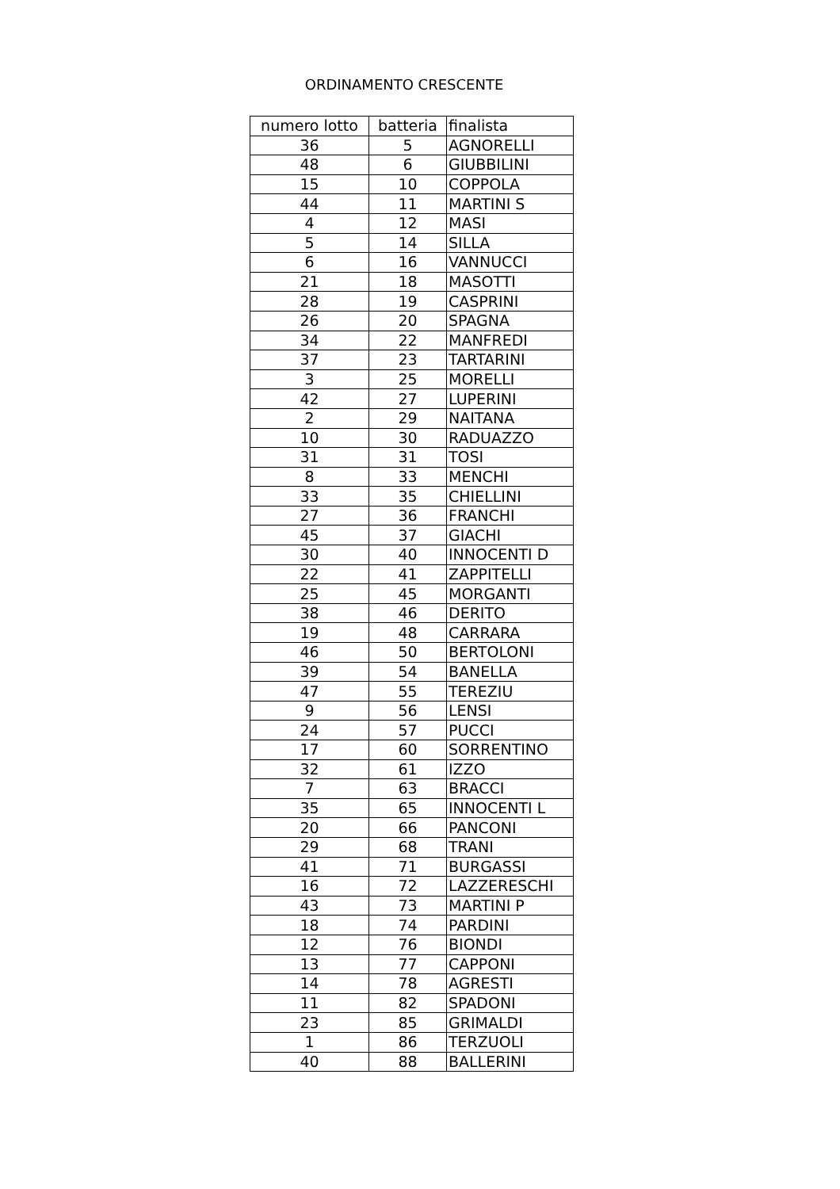ORDINAMENTO CRESCENTE
| numero lotto | batteria | finalista |
| --- | --- | --- |
| 36 | 5 | AGNORELLI |
| 48 | 6 | GIUBBILINI |
| 15 | 10 | COPPOLA |
| 44 | 11 | MARTINI S |
| 4 | 12 | MASI |
| 5 | 14 | SILLA |
| 6 | 16 | VANNUCCI |
| 21 | 18 | MASOTTI |
| 28 | 19 | CASPRINI |
| 26 | 20 | SPAGNA |
| 34 | 22 | MANFREDI |
| 37 | 23 | TARTARINI |
| 3 | 25 | MORELLI |
| 42 | 27 | LUPERINI |
| 2 | 29 | NAITANA |
| 10 | 30 | RADUAZZO |
| 31 | 31 | TOSI |
| 8 | 33 | MENCHI |
| 33 | 35 | CHIELLINI |
| 27 | 36 | FRANCHI |
| 45 | 37 | GIACHI |
| 30 | 40 | INNOCENTI D |
| 22 | 41 | ZAPPITELLI |
| 25 | 45 | MORGANTI |
| 38 | 46 | DERITO |
| 19 | 48 | CARRARA |
| 46 | 50 | BERTOLONI |
| 39 | 54 | BANELLA |
| 47 | 55 | TEREZIU |
| 9 | 56 | LENSI |
| 24 | 57 | PUCCI |
| 17 | 60 | SORRENTINO |
| 32 | 61 | IZZO |
| 7 | 63 | BRACCI |
| 35 | 65 | INNOCENTI L |
| 20 | 66 | PANCONI |
| 29 | 68 | TRANI |
| 41 | 71 | BURGASSI |
| 16 | 72 | LAZZERESCHI |
| 43 | 73 | MARTINI P |
| 18 | 74 | PARDINI |
| 12 | 76 | BIONDI |
| 13 | 77 | CAPPONI |
| 14 | 78 | AGRESTI |
| 11 | 82 | SPADONI |
| 23 | 85 | GRIMALDI |
| 1 | 86 | TERZUOLI |
| 40 | 88 | BALLERINI |